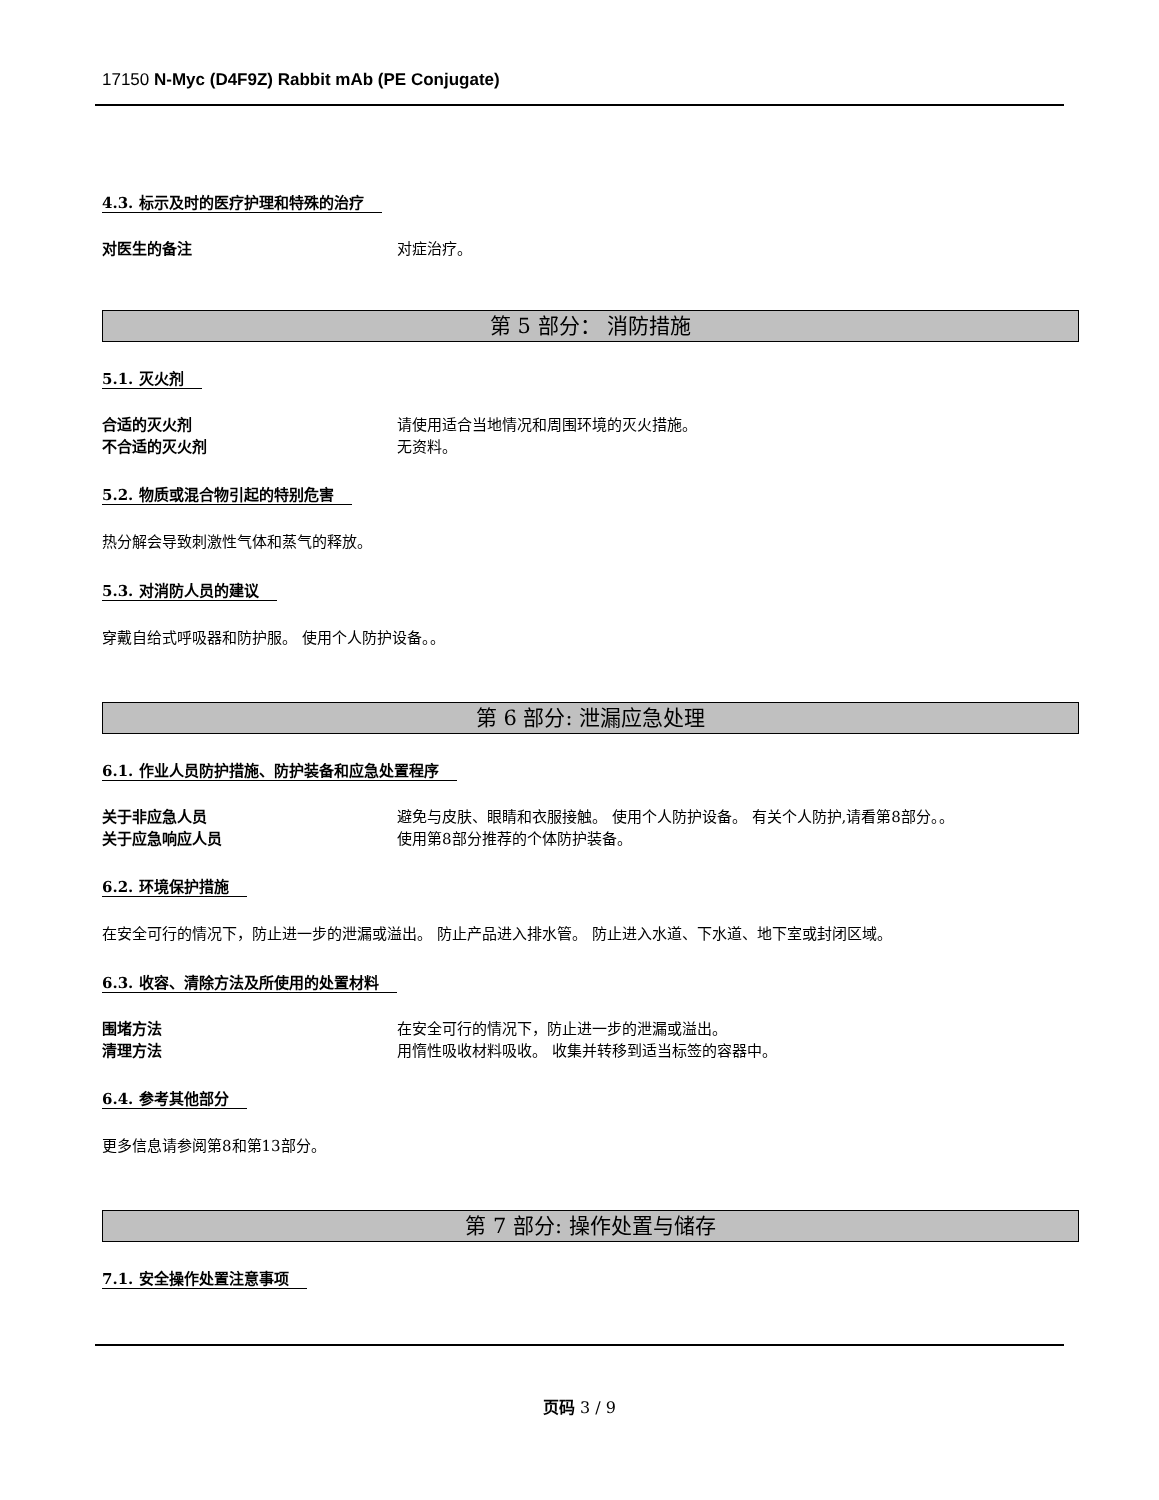17150 N-Myc (D4F9Z) Rabbit mAb (PE Conjugate)
4.3. 标示及时的医疗护理和特殊的治疗
对医生的备注 对症治疗。
第 5 部分： 消防措施
5.1. 灭火剂
合适的灭火剂 请使用适合当地情况和周围环境的灭火措施。
不合适的灭火剂 无资料。
5.2. 物质或混合物引起的特别危害
热分解会导致刺激性气体和蒸气的释放。
5.3. 对消防人员的建议
穿戴自给式呼吸器和防护服。 使用个人防护设备。。
第 6 部分: 泄漏应急处理
6.1. 作业人员防护措施、防护装备和应急处置程序
关于非应急人员 避免与皮肤、眼睛和衣服接触。 使用个人防护设备。 有关个人防护,请看第8部分。。
关于应急响应人员 使用第8部分推荐的个体防护装备。
6.2. 环境保护措施
在安全可行的情况下，防止进一步的泄漏或溢出。 防止产品进入排水管。 防止进入水道、下水道、地下室或封闭区域。
6.3. 收容、清除方法及所使用的处置材料
围堵方法 在安全可行的情况下，防止进一步的泄漏或溢出。
清理方法 用惰性吸收材料吸收。 收集并转移到适当标签的容器中。
6.4. 参考其他部分
更多信息请参阅第8和第13部分。
第 7 部分: 操作处置与储存
7.1. 安全操作处置注意事项
页码 3 / 9